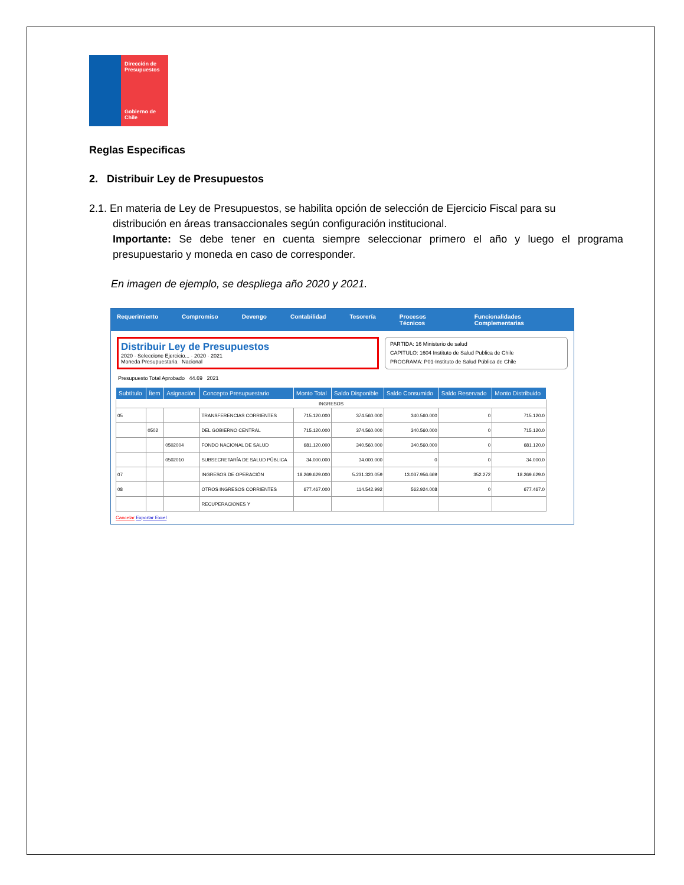Dirección de Presupuestos
Gobierno de Chile
Reglas Especificas
2. Distribuir Ley de Presupuestos
2.1. En materia de Ley de Presupuestos, se habilita opción de selección de Ejercicio Fiscal para su
distribución en áreas transaccionales según configuración institucional.
Importante: Se debe tener en cuenta siempre seleccionar primero el año y luego el programa presupuestario y moneda en caso de corresponder.
En imagen de ejemplo, se despliega año 2020 y 2021.
Requerimiento Compromiso Devengo Contabilidad Tesorería Procesos Técnicos Funcionalidades Complementarias
Distribuir Ley de Presupuestos
2020 · Seleccione Ejercicio... · 2020 · 2021
Moneda Presupuestaria Nacional
PARTIDA: 16 Ministerio de salud
CAPITULO: 1604 Instituto de Salud Publica de Chile
PROGRAMA: P01-Instituto de Salud Pública de Chile
Presupuesto Total Aprobado 44.69 2021
| Subtítulo | Ítem | Asignación | Concepto Presupuestario | Monto Total | Saldo Disponible | Saldo Consumido | Saldo Reservado | Monto Distribuido |
| --- | --- | --- | --- | --- | --- | --- | --- | --- |
| INGRESOS | | | | | | | | |
| 05 | | | TRANSFERENCIAS CORRIENTES | 715.120.000 | 374.560.000 | 340.560.000 | 0 | 715.120.0 |
| | 0502 | | DEL GOBIERNO CENTRAL | 715.120.000 | 374.560.000 | 340.560.000 | 0 | 715.120.0 |
| | | 0502004 | FONDO NACIONAL DE SALUD | 681.120.000 | 340.560.000 | 340.560.000 | 0 | 681.120.0 |
| | | 0502010 | SUBSECRETARÍA DE SALUD PÚBLICA | 34.000.000 | 34.000.000 | 0 | 0 | 34.000.0 |
| 07 | | | INGRESOS DE OPERACIÓN | 18.269.629.000 | 5.231.320.059 | 13.037.956.669 | 352.272 | 18.269.629.0 |
| 08 | | | OTROS INGRESOS CORRIENTES | 677.467.000 | 114.542.992 | 562.924.008 | 0 | 677.467.0 |
| | | | RECUPERACIONES Y | | | | | |
Cancelar Exportar Excel